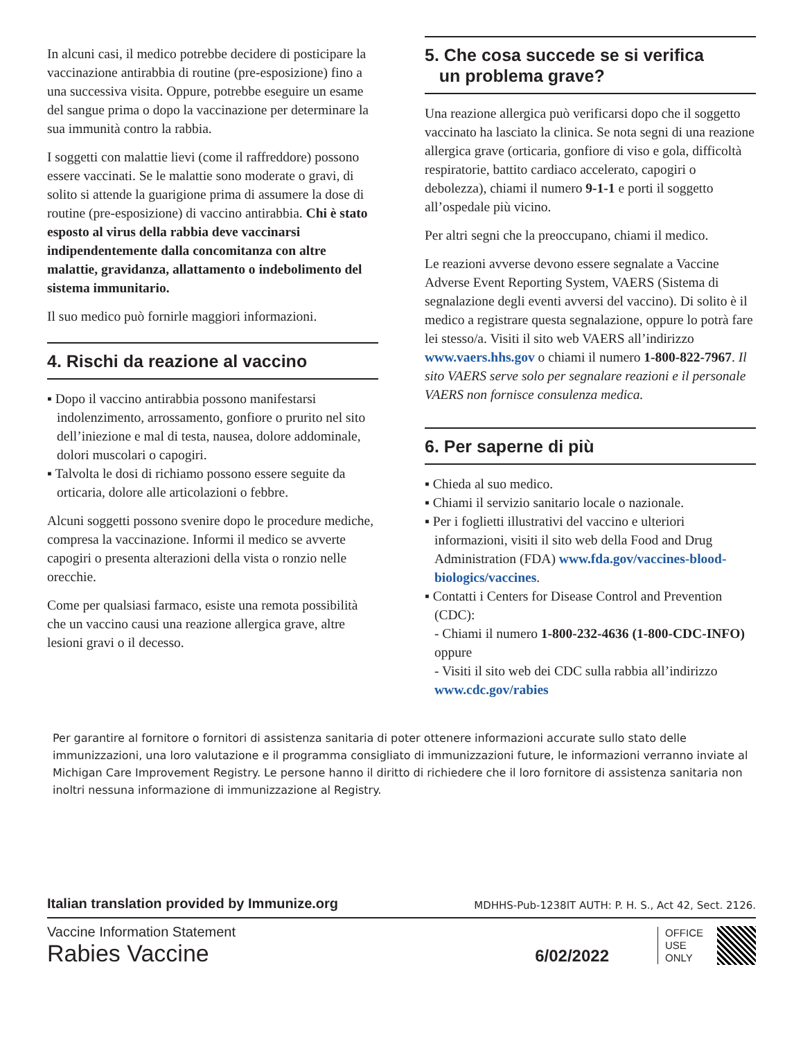In alcuni casi, il medico potrebbe decidere di posticipare la vaccinazione antirabbia di routine (pre-esposizione) fino a una successiva visita. Oppure, potrebbe eseguire un esame del sangue prima o dopo la vaccinazione per determinare la sua immunità contro la rabbia.
I soggetti con malattie lievi (come il raffreddore) possono essere vaccinati. Se le malattie sono moderate o gravi, di solito si attende la guarigione prima di assumere la dose di routine (pre-esposizione) di vaccino antirabbia. Chi è stato esposto al virus della rabbia deve vaccinarsi indipendentemente dalla concomitanza con altre malattie, gravidanza, allattamento o indebolimento del sistema immunitario.
Il suo medico può fornirle maggiori informazioni.
4. Rischi da reazione al vaccino
▪ Dopo il vaccino antirabbia possono manifestarsi indolenzimento, arrossamento, gonfiore o prurito nel sito dell’iniezione e mal di testa, nausea, dolore addominale, dolori muscolari o capogiri.
▪ Talvolta le dosi di richiamo possono essere seguite da orticaria, dolore alle articolazioni o febbre.
Alcuni soggetti possono svenire dopo le procedure mediche, compresa la vaccinazione. Informi il medico se avverte capogiri o presenta alterazioni della vista o ronzio nelle orecchie.
Come per qualsiasi farmaco, esiste una remota possibilità che un vaccino causi una reazione allergica grave, altre lesioni gravi o il decesso.
5. Che cosa succede se si verifica
un problema grave?
Una reazione allergica può verificarsi dopo che il soggetto vaccinato ha lasciato la clinica. Se nota segni di una reazione allergica grave (orticaria, gonfiore di viso e gola, difficoltà respiratorie, battito cardiaco accelerato, capogiri o debolezza), chiami il numero 9-1-1 e porti il soggetto all’ospedale più vicino.
Per altri segni che la preoccupano, chiami il medico.
Le reazioni avverse devono essere segnalate a Vaccine Adverse Event Reporting System, VAERS (Sistema di segnalazione degli eventi avversi del vaccino). Di solito è il medico a registrare questa segnalazione, oppure lo potrà fare lei stesso/a. Visiti il sito web VAERS all’indirizzo www.vaers.hhs.gov o chiami il numero 1-800-822-7967. Il sito VAERS serve solo per segnalare reazioni e il personale VAERS non fornisce consulenza medica.
6. Per saperne di più
▪ Chieda al suo medico.
▪ Chiami il servizio sanitario locale o nazionale.
▪ Per i foglietti illustrativi del vaccino e ulteriori informazioni, visiti il sito web della Food and Drug Administration (FDA) www.fda.gov/vaccines-blood-biologics/vaccines.
▪ Contatti i Centers for Disease Control and Prevention (CDC):
- Chiami il numero 1-800-232-4636 (1-800-CDC-INFO) oppure
- Visiti il sito web dei CDC sulla rabbia all’indirizzo www.cdc.gov/rabies
Per garantire al fornitore o fornitori di assistenza sanitaria di poter ottenere informazioni accurate sullo stato delle immunizzazioni, una loro valutazione e il programma consigliato di immunizzazioni future, le informazioni verranno inviate al Michigan Care Improvement Registry. Le persone hanno il diritto di richiedere che il loro fornitore di assistenza sanitaria non inoltri nessuna informazione di immunizzazione al Registry.
Italian translation provided by Immunize.org MDHHS-Pub-1238IT AUTH: P. H. S., Act 42, Sect. 2126.
Vaccine Information Statement
Rabies Vaccine
6/02/2022
OFFICE
USE
ONLY